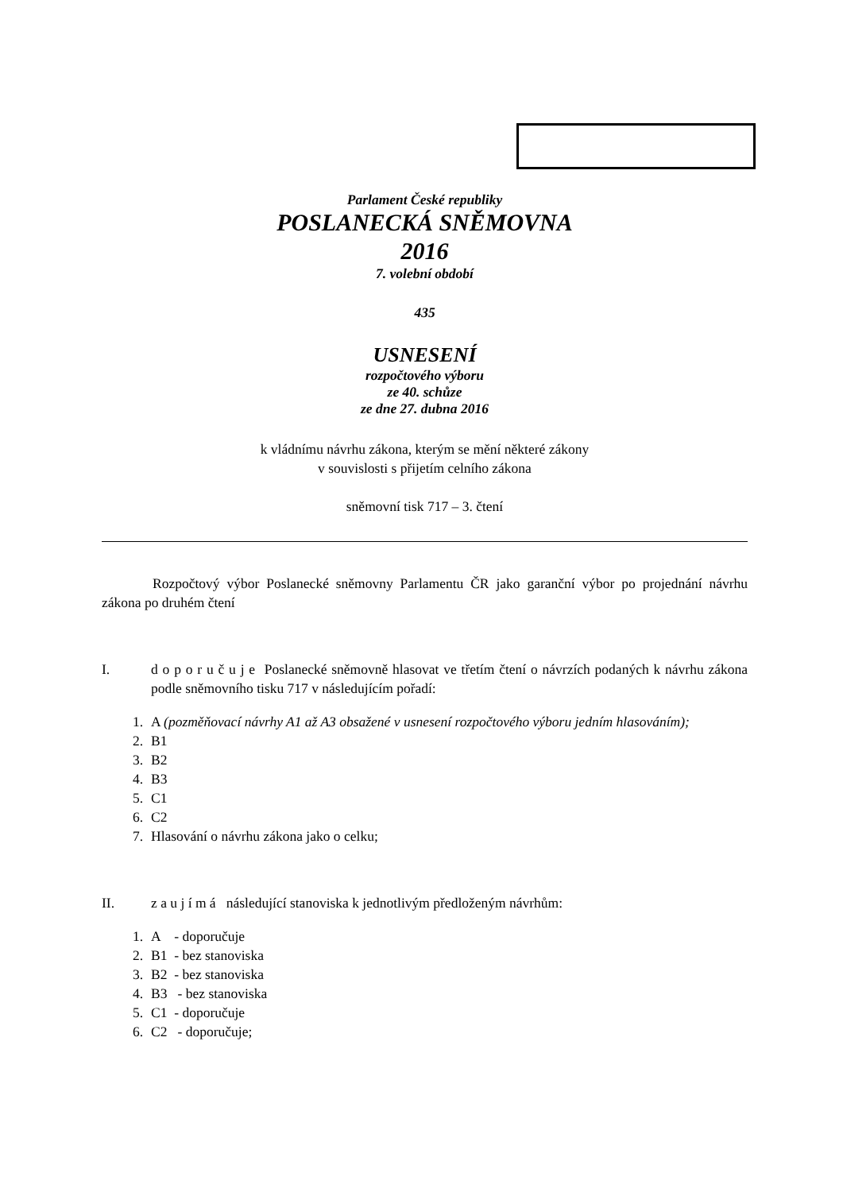Parlament České republiky
POSLANECKÁ SNĚMOVNA
2016
7. volební období
435
USNESENÍ
rozpočtového výboru
ze 40. schůze
ze dne 27. dubna 2016
k vládnímu návrhu zákona, kterým se mění některé zákony
v souvislosti s přijetím celního zákona
sněmovní tisk 717 – 3. čtení
Rozpočtový výbor Poslanecké sněmovny Parlamentu ČR jako garanční výbor po projednání návrhu zákona po druhém čtení
I. d o p o r u č u j e Poslanecké sněmovně hlasovat ve třetím čtení o návrzích podaných k návrhu zákona podle sněmovního tisku 717 v následujícím pořadí:
1. A (pozměňovací návrhy A1 až A3 obsažené v usnesení rozpočtového výboru jedním hlasováním);
2. B1
3. B2
4. B3
5. C1
6. C2
7. Hlasování o návrhu zákona jako o celku;
II. z a u j í m á následující stanoviska k jednotlivým předloženým návrhům:
1. A - doporučuje
2. B1 - bez stanoviska
3. B2 - bez stanoviska
4. B3 - bez stanoviska
5. C1 - doporučuje
6. C2 - doporučuje;